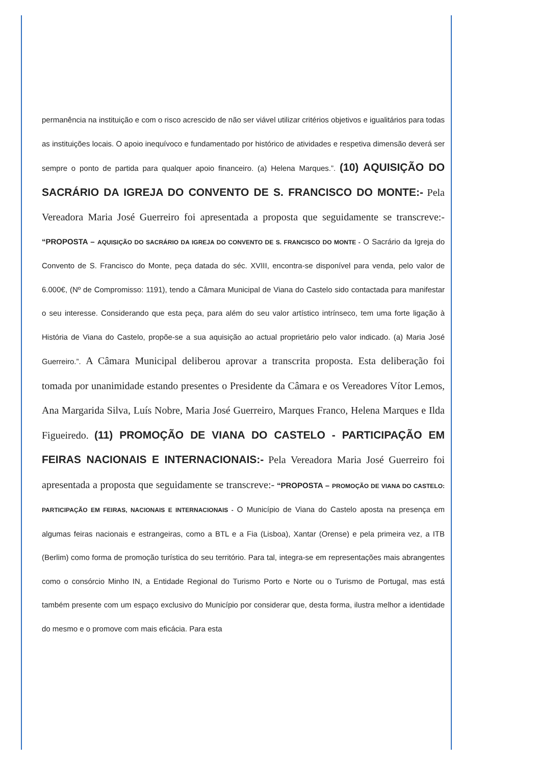permanência na instituição e com o risco acrescido de não ser viável utilizar critérios objetivos e igualitários para todas as instituições locais. O apoio inequívoco e fundamentado por histórico de atividades e respetiva dimensão deverá ser sempre o ponto de partida para qualquer apoio financeiro. (a) Helena Marques.”. (10) AQUISIÇÃO DO SACRÁRIO DA IGREJA DO CONVENTO DE S. FRANCISCO DO MONTE:- Pela Vereadora Maria José Guerreiro foi apresentada a proposta que seguidamente se transcreve:- “PROPOSTA – AQUISIÇÃO DO SACRÁRIO DA IGREJA DO CONVENTO DE S. FRANCISCO DO MONTE - O Sacrário da Igreja do Convento de S. Francisco do Monte, peça datada do séc. XVIII, encontra-se disponível para venda, pelo valor de 6.000€, (Nº de Compromisso: 1191), tendo a Câmara Municipal de Viana do Castelo sido contactada para manifestar o seu interesse. Considerando que esta peça, para além do seu valor artístico intrínseco, tem uma forte ligação à História de Viana do Castelo, propõe-se a sua aquisição ao actual proprietário pelo valor indicado. (a) Maria José Guerreiro.”. A Câmara Municipal deliberou aprovar a transcrita proposta. Esta deliberação foi tomada por unanimidade estando presentes o Presidente da Câmara e os Vereadores Vítor Lemos, Ana Margarida Silva, Luís Nobre, Maria José Guerreiro, Marques Franco, Helena Marques e Ilda Figueiredo. (11) PROMOÇÃO DE VIANA DO CASTELO - PARTICIPAÇÃO EM FEIRAS NACIONAIS E INTERNACIONAIS:- Pela Vereadora Maria José Guerreiro foi apresentada a proposta que seguidamente se transcreve:- “PROPOSTA – PROMOÇÃO DE VIANA DO CASTELO: PARTICIPAÇÃO EM FEIRAS, NACIONAIS E INTERNACIONAIS - O Município de Viana do Castelo aposta na presença em algumas feiras nacionais e estrangeiras, como a BTL e a Fia (Lisboa), Xantar (Orense) e pela primeira vez, a ITB (Berlim) como forma de promoção turística do seu território. Para tal, integra-se em representações mais abrangentes como o consórcio Minho IN, a Entidade Regional do Turismo Porto e Norte ou o Turismo de Portugal, mas está também presente com um espaço exclusivo do Município por considerar que, desta forma, ilustra melhor a identidade do mesmo e o promove com mais eficácia. Para esta